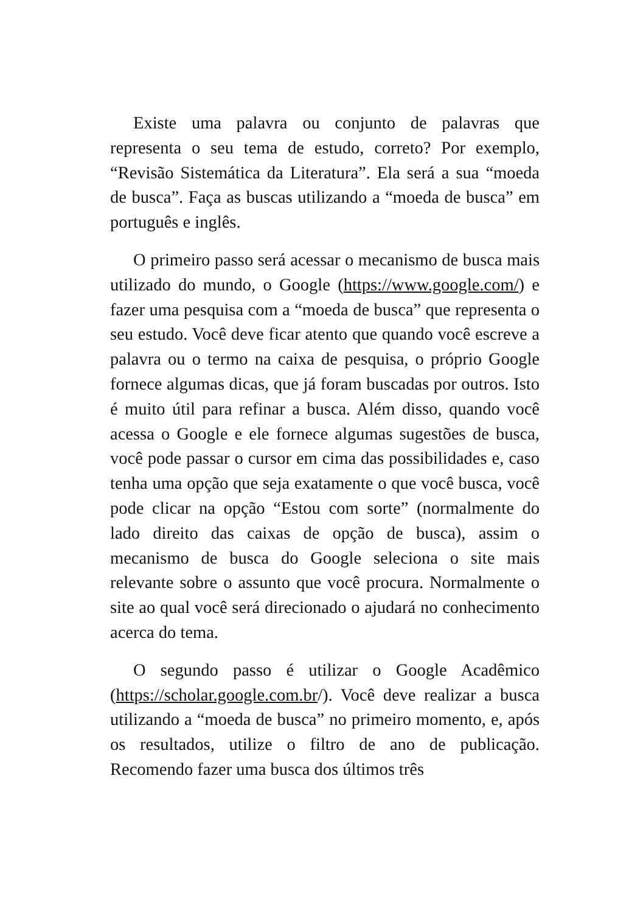Existe uma palavra ou conjunto de palavras que representa o seu tema de estudo, correto? Por exemplo, “Revisão Sistemática da Literatura”. Ela será a sua “moeda de busca”. Faça as buscas utilizando a “moeda de busca” em português e inglês.
O primeiro passo será acessar o mecanismo de busca mais utilizado do mundo, o Google (https://www.google.com/) e fazer uma pesquisa com a “moeda de busca” que representa o seu estudo. Você deve ficar atento que quando você escreve a palavra ou o termo na caixa de pesquisa, o próprio Google fornece algumas dicas, que já foram buscadas por outros. Isto é muito útil para refinar a busca. Além disso, quando você acessa o Google e ele fornece algumas sugestões de busca, você pode passar o cursor em cima das possibilidades e, caso tenha uma opção que seja exatamente o que você busca, você pode clicar na opção “Estou com sorte” (normalmente do lado direito das caixas de opção de busca), assim o mecanismo de busca do Google seleciona o site mais relevante sobre o assunto que você procura. Normalmente o site ao qual você será direcionado o ajudará no conhecimento acerca do tema.
O segundo passo é utilizar o Google Acadêmico (https://scholar.google.com.br/). Você deve realizar a busca utilizando a “moeda de busca” no primeiro momento, e, após os resultados, utilize o filtro de ano de publicação. Recomendo fazer uma busca dos últimos três